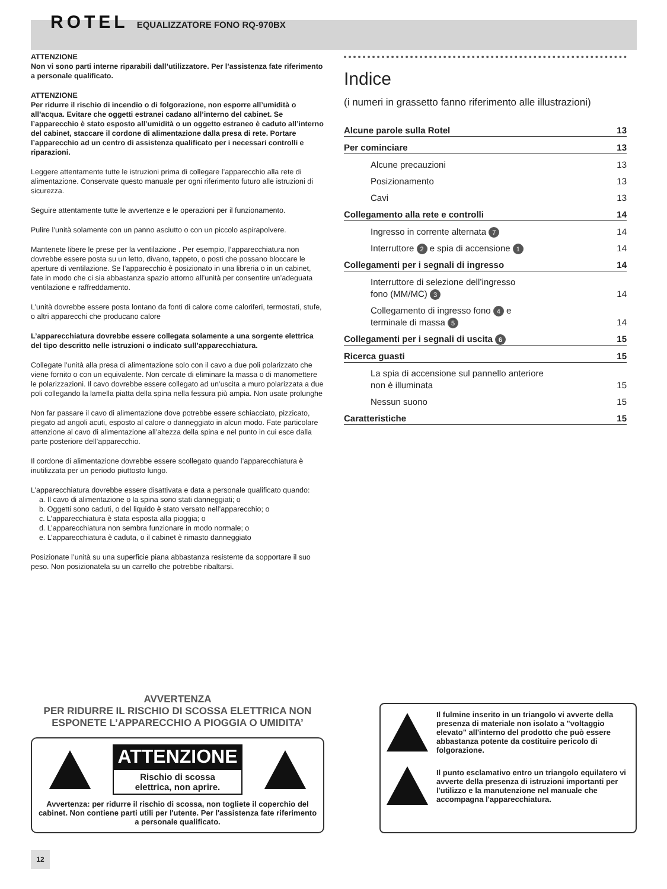ROTEL EQUALIZZATORE FONO RQ-970BX
ATTENZIONE
Non vi sono parti interne riparabili dall’utilizzatore. Per l’assistenza fate riferimento a personale qualificato.
ATTENZIONE
Per ridurre il rischio di incendio o di folgorazione, non esporre all’umidità o all’acqua. Evitare che oggetti estranei cadano all’interno del cabinet. Se l’apparecchio è stato esposto all’umidità o un oggetto estraneo è caduto all’interno del cabinet, staccare il cordone di alimentazione dalla presa di rete. Portare l’apparecchio ad un centro di assistenza qualificato per i necessari controlli e riparazioni.
Leggere attentamente tutte le istruzioni prima di collegare l’apparecchio alla rete di alimentazione. Conservate questo manuale per ogni riferimento futuro alle istruzioni di sicurezza.
Seguire attentamente tutte le avvertenze e le operazioni per il funzionamento.
Pulire l’unità solamente con un panno asciutto o con un piccolo aspirapolvere.
Mantenete libere le prese per la ventilazione . Per esempio, l’apparecchiatura non dovrebbe essere posta su un letto, divano, tappeto, o posti che possano bloccare le aperture di ventilazione. Se l’apparecchio è posizionato in una libreria o in un cabinet, fate in modo che ci sia abbastanza spazio attorno all’unità per consentire un’adeguata ventilazione e raffreddamento.
L’unità dovrebbe essere posta lontano da fonti di calore come caloriferi, termostati, stufe, o altri apparecchi che producano calore
L’apparecchiatura dovrebbe essere collegata solamente a una sorgente elettrica del tipo descritto nelle istruzioni o indicato sull’apparecchiatura.
Collegate l’unità alla presa di alimentazione solo con il cavo a due poli polarizzato che viene fornito o con un equivalente. Non cercate di eliminare la massa o di manomettere le polarizzazioni. Il cavo dovrebbe essere collegato ad un’uscita a muro polarizzata a due poli collegando la lamella piatta della spina nella fessura più ampia. Non usate prolunghe
Non far passare il cavo di alimentazione dove potrebbe essere schiacciato, pizzicato, piegato ad angoli acuti, esposto al calore o danneggiato in alcun modo. Fate particolare attenzione al cavo di alimentazione all’altezza della spina e nel punto in cui esce dalla parte posteriore dell’apparecchio.
Il cordone di alimentazione dovrebbe essere scollegato quando l’apparecchiatura è inutilizzata per un periodo piuttosto lungo.
L’apparecchiatura dovrebbe essere disattivata e data a personale qualificato quando:
a. Il cavo di alimentazione o la spina sono stati danneggiati; o
b. Oggetti sono caduti, o del liquido è stato versato nell’apparecchio; o
c. L’apparecchiatura è stata esposta alla pioggia; o
d. L’apparecchiatura non sembra funzionare in modo normale; o
e. L’apparecchiatura è caduta, o il cabinet è rimasto danneggiato
Posizionate l’unità su una superficie piana abbastanza resistente da sopportare il suo peso. Non posizionatela su un carrello che potrebbe ribaltarsi.
Indice
(i numeri in grassetto fanno riferimento alle illustrazioni)
Alcune parole sulla Rotel 13
Per cominciare 13
Alcune precauzioni 13
Posizionamento 13
Cavi 13
Collegamento alla rete e controlli 14
Ingresso in corrente alternata 7 14
Interruttore 2 e spia di accensione 1 14
Collegamenti per i segnali di ingresso 14
Interruttore di selezione dell’ingresso
fono (MM/MC) 3 14
Collegamento di ingresso fono 4 e
terminale di massa 5 14
Collegamenti per i segnali di uscita 6 15
Ricerca guasti 15
La spia di accensione sul pannello anteriore
non è illuminata 15
Nessun suono 15
Caratteristiche 15
AVVERTENZA
PER RIDURRE IL RISCHIO DI SCOSSA ELETTRICA NON ESPONETE L’APPARECCHIO A PIOGGIA O UMIDITA’
ATTENZIONE
Rischio di scossa
elettrica, non aprire.
Avvertenza: per ridurre il rischio di scossa, non togliete il coperchio del cabinet. Non contiene parti utili per l'utente. Per l'assistenza fate riferimento a personale qualificato.
Il fulmine inserito in un triangolo vi avverte della presenza di materiale non isolato a "voltaggio elevato" all'interno del prodotto che può essere abbastanza potente da costituire pericolo di folgorazione.
Il punto esclamativo entro un triangolo equilatero vi avverte della presenza di istruzioni importanti per l'utilizzo e la manutenzione nel manuale che accompagna l'apparecchiatura.
12